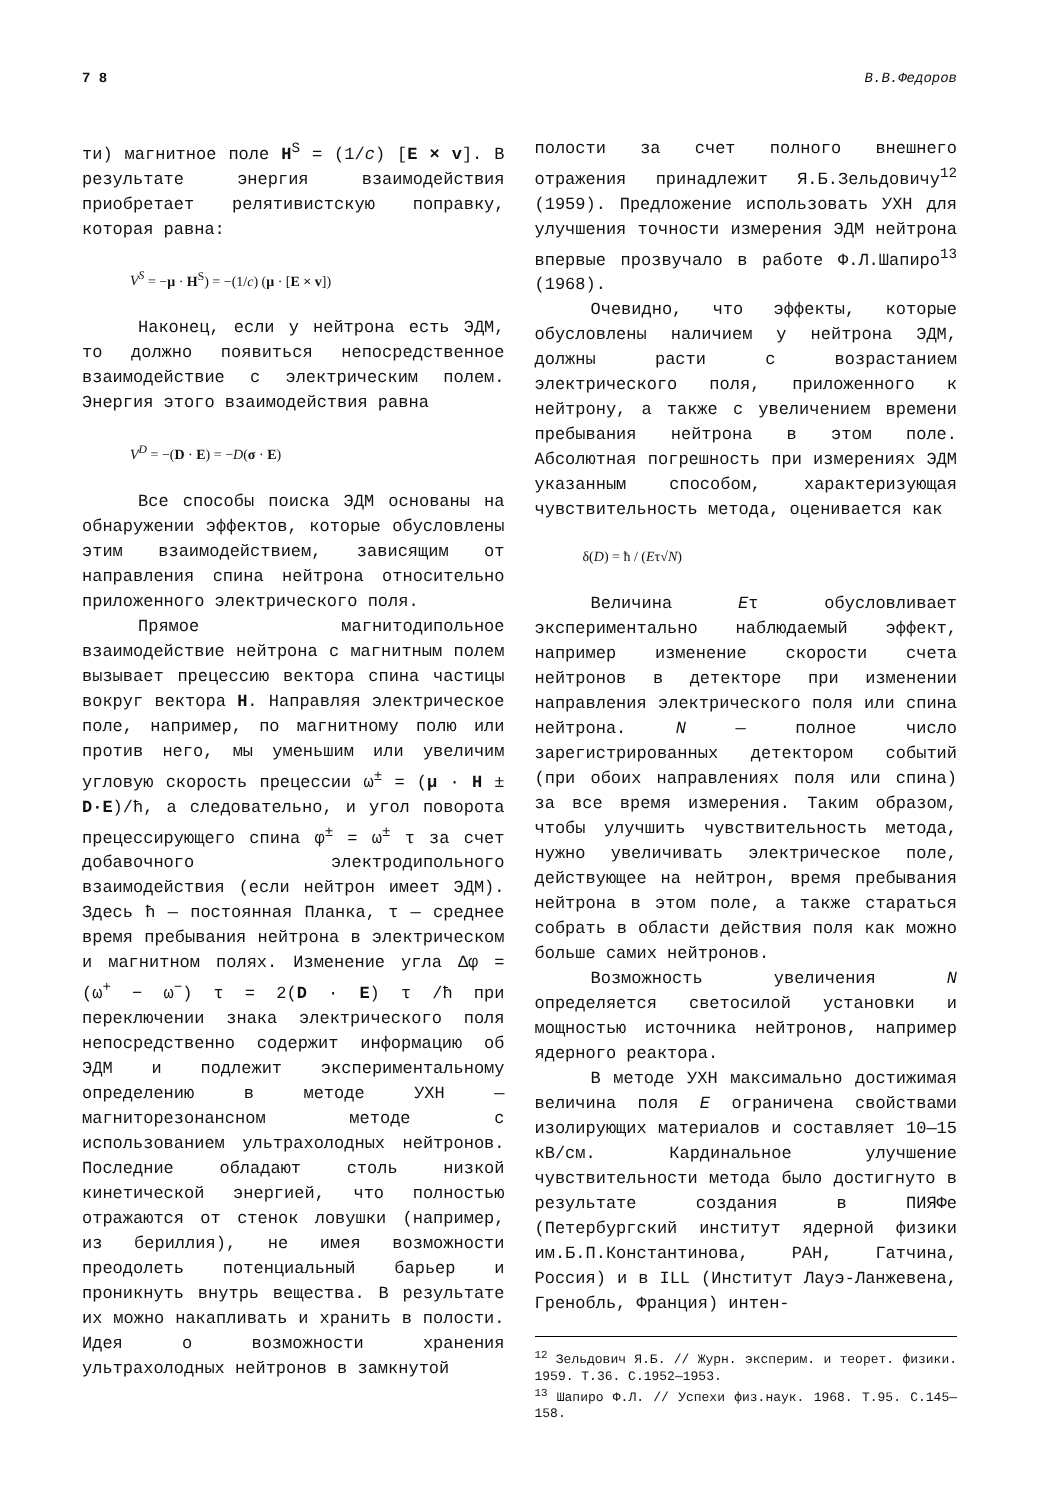7 8 В.В.Федоров
ти) магнитное поле H<sup>S</sup> = (1/c) [E × v]. В результате энергия взаимодействия приобретает релятивистскую поправку, которая равна:
V<sup>S</sup> = −μ · H<sup>S</sup>) = −(1/c) (μ · [E × v])
Наконец, если у нейтрона есть ЭДМ, то должно появиться непосредственное взаимодействие с электрическим полем. Энергия этого взаимодействия равна
V<sup>D</sup> = −(D · E) = −D(σ · E)
Все способы поиска ЭДМ основаны на обнаружении эффектов, которые обусловлены этим взаимодействием, зависящим от направления спина нейтрона относительно приложенного электрического поля.
Прямое магнитодипольное взаимодействие нейтрона с магнитным полем вызывает прецессию вектора спина частицы вокруг вектора H. Направляя электрическое поле, например, по магнитному полю или против него, мы уменьшим или увеличим угловую скорость прецессии ω<sup>±</sup> = (μ · H ± D·E)/ħ, а следовательно, и угол поворота прецессирующего спина φ<sup>±</sup> = ω<sup>±</sup> τ за счет добавочного электродипольного взаимодействия (если нейтрон имеет ЭДМ). Здесь ħ — постоянная Планка, τ — среднее время пребывания нейтрона в электрическом и магнитном полях. Изменение угла Δφ = (ω<sup>+</sup> − ω<sup>−</sup>) τ = 2(D · E) τ /ħ при переключении знака электрического поля непосредственно содержит информацию об ЭДМ и подлежит экспериментальному определению в методе УХН — магниторезонансном методе с использованием ультрахолодных нейтронов. Последние обладают столь низкой кинетической энергией, что полностью отражаются от стенок ловушки (например, из бериллия), не имея возможности преодолеть потенциальный барьер и проникнуть внутрь вещества. В результате их можно накапливать и хранить в полости. Идея о возможности хранения ультрахолодных нейтронов в замкнутой
полости за счет полного внешнего отражения принадлежит Я.Б.Зельдовичу<sup>12</sup> (1959). Предложение использовать УХН для улучшения точности измерения ЭДМ нейтрона впервые прозвучало в работе Ф.Л.Шапиро<sup>13</sup> (1968).
Очевидно, что эффекты, которые обусловлены наличием у нейтрона ЭДМ, должны расти с возрастанием электрического поля, приложенного к нейтрону, а также с увеличением времени пребывания нейтрона в этом поле. Абсолютная погрешность при измерениях ЭДМ указанным способом, характеризующая чувствительность метода, оценивается как
δ(D) = ħ / (Eτ√N)
Величина Eτ обусловливает экспериментально наблюдаемый эффект, например изменение скорости счета нейтронов в детекторе при изменении направления электрического поля или спина нейтрона. N — полное число зарегистрированных детектором событий (при обоих направлениях поля или спина) за все время измерения. Таким образом, чтобы улучшить чувствительность метода, нужно увеличивать электрическое поле, действующее на нейтрон, время пребывания нейтрона в этом поле, а также стараться собрать в области действия поля как можно больше самих нейтронов.
Возможность увеличения N определяется светосилой установки и мощностью источника нейтронов, например ядерного реактора.
В методе УХН максимально достижимая величина поля E ограничена свойствами изолирующих материалов и составляет 10—15 кВ/см. Кардинальное улучшение чувствительности метода было достигнуто в результате создания в ПИЯФе (Петербургский институт ядерной физики им.Б.П.Константинова, РАН, Гатчина, Россия) и в ILL (Институт Лауэ-Ланжевена, Гренобль, Франция) интен-
<sup>12</sup> Зельдович Я.Б. // Журн. эксперим. и теорет. физики. 1959. Т.36. С.1952—1953.
<sup>13</sup> Шапиро Ф.Л. // Успехи физ.наук. 1968. Т.95. С.145—158.